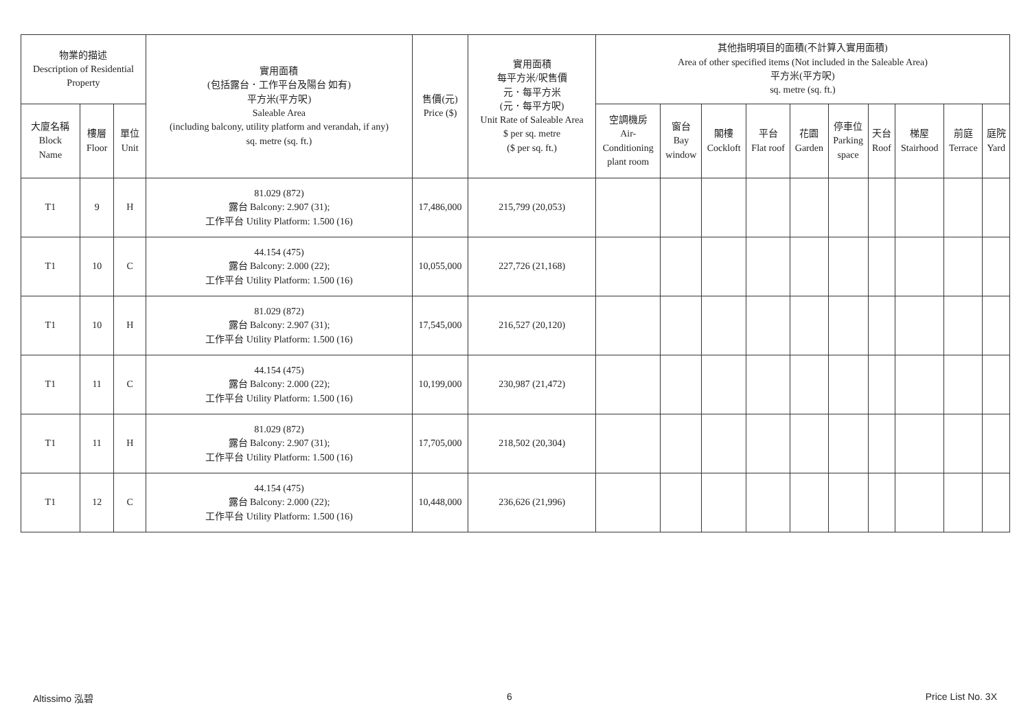| 物業的描述 Description of Residential Property | | | 實用面積 (包括露台．工作平台及陽台 如有) 平方米(平方呎) Saleable Area (including balcony, utility platform and verandah, if any) sq. metre (sq. ft.) | 售價(元) Price ($) | 實用面積 每平方米/呎售價 元．每平方米 (元．每平方呎) Unit Rate of Saleable Area $ per sq. metre ($ per sq. ft.) | 其他指明項目的面積(不計算入實用面積) Area of other specified items (Not included in the Saleable Area) 平方米(平方呎) sq. metre (sq. ft.) | | | | | | | | | |
| --- | --- | --- | --- | --- | --- | --- | --- | --- | --- | --- | --- | --- | --- | --- | --- |
| 大廈名稱 Block Name | 樓層 Floor | 單位 Unit | | | | 空調機房 Air- Conditioning plant room | 窗台 Bay window | 閣樓 Cockloft | 平台 Flat roof | 花園 Garden | 停車位 Parking space | 天台 Roof | 梯屋 Stairhood | 前庭 Terrace | 庭院 Yard |
| T1 | 9 | H | 81.029 (872) 露台 Balcony: 2.907 (31); 工作平台 Utility Platform: 1.500 (16) | 17,486,000 | 215,799 (20,053) | | | | | | | | | | |
| T1 | 10 | C | 44.154 (475) 露台 Balcony: 2.000 (22); 工作平台 Utility Platform: 1.500 (16) | 10,055,000 | 227,726 (21,168) | | | | | | | | | | |
| T1 | 10 | H | 81.029 (872) 露台 Balcony: 2.907 (31); 工作平台 Utility Platform: 1.500 (16) | 17,545,000 | 216,527 (20,120) | | | | | | | | | | |
| T1 | 11 | C | 44.154 (475) 露台 Balcony: 2.000 (22); 工作平台 Utility Platform: 1.500 (16) | 10,199,000 | 230,987 (21,472) | | | | | | | | | | |
| T1 | 11 | H | 81.029 (872) 露台 Balcony: 2.907 (31); 工作平台 Utility Platform: 1.500 (16) | 17,705,000 | 218,502 (20,304) | | | | | | | | | | |
| T1 | 12 | C | 44.154 (475) 露台 Balcony: 2.000 (22); 工作平台 Utility Platform: 1.500 (16) | 10,448,000 | 236,626 (21,996) | | | | | | | | | | |
Altissimo 泓碧 6 Price List No. 3X